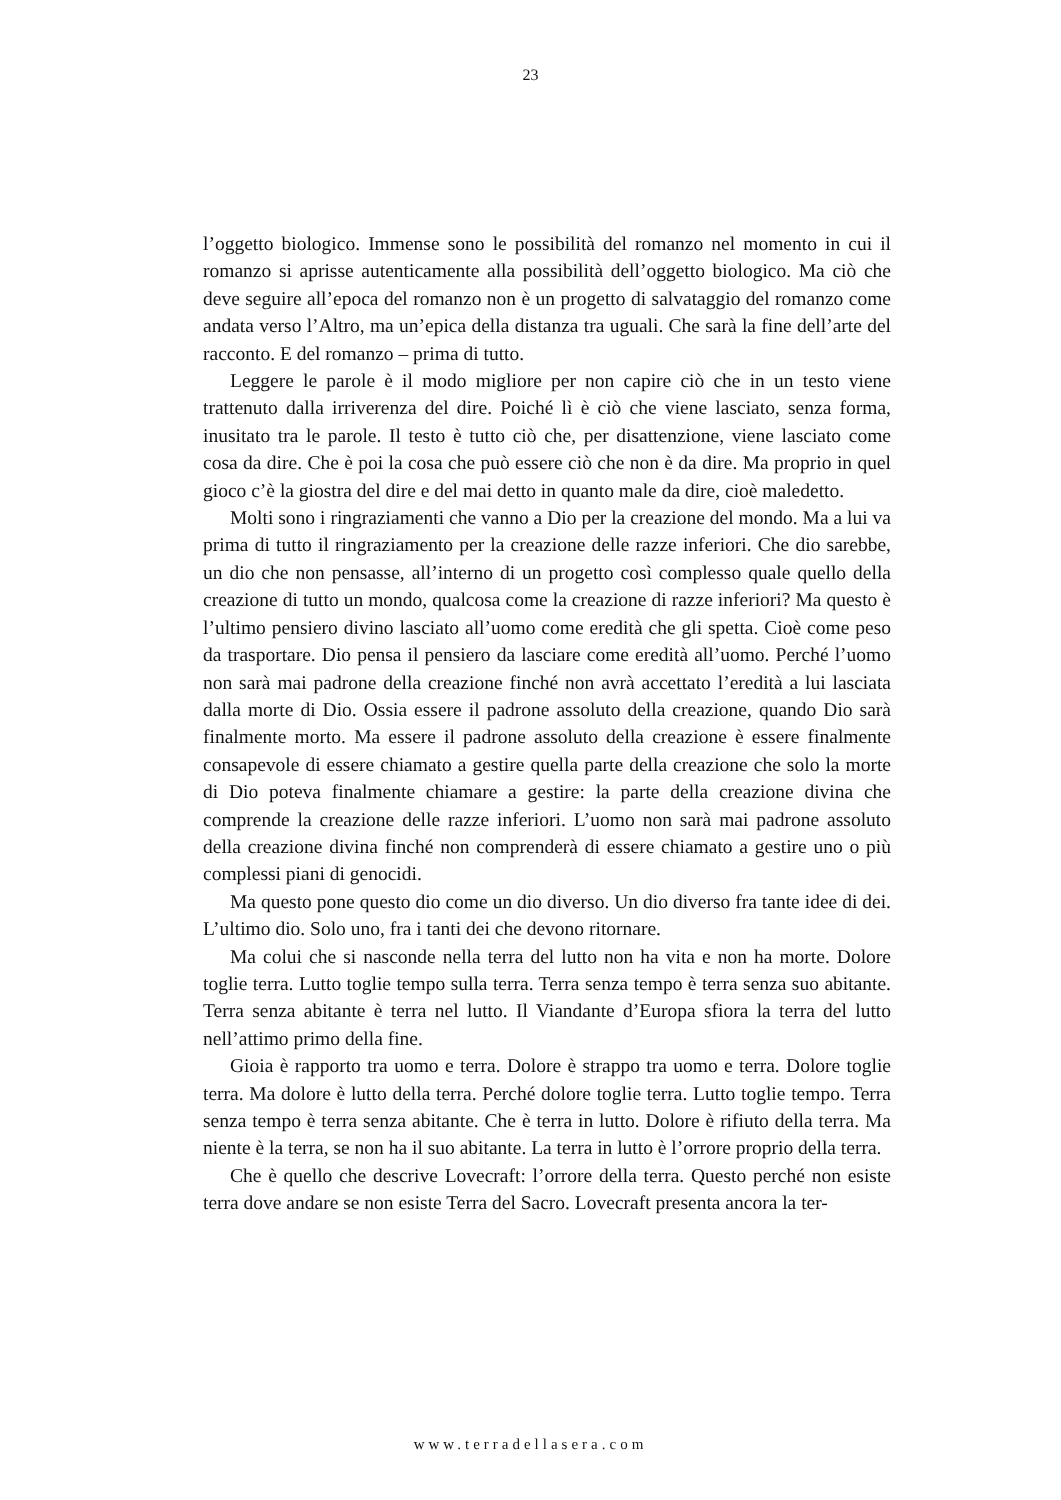23
l’oggetto biologico. Immense sono le possibilità del romanzo nel momento in cui il romanzo si aprisse autenticamente alla possibilità dell’oggetto biologico. Ma ciò che deve seguire all’epoca del romanzo non è un progetto di salvataggio del romanzo come andata verso l’Altro, ma un’epica della distanza tra uguali. Che sarà la fine dell’arte del racconto. E del romanzo – prima di tutto.
Leggere le parole è il modo migliore per non capire ciò che in un testo viene trattenuto dalla irriverenza del dire. Poiché lì è ciò che viene lasciato, senza forma, inusitato tra le parole. Il testo è tutto ciò che, per disattenzione, viene lasciato come cosa da dire. Che è poi la cosa che può essere ciò che non è da dire. Ma proprio in quel gioco c’è la giostra del dire e del mai detto in quanto male da dire, cioè maledetto.
Molti sono i ringraziamenti che vanno a Dio per la creazione del mondo. Ma a lui va prima di tutto il ringraziamento per la creazione delle razze inferiori. Che dio sarebbe, un dio che non pensasse, all’interno di un progetto così complesso quale quello della creazione di tutto un mondo, qualcosa come la creazione di razze inferiori? Ma questo è l’ultimo pensiero divino lasciato all’uomo come eredità che gli spetta. Cioè come peso da trasportare. Dio pensa il pensiero da lasciare come eredità all’uomo. Perché l’uomo non sarà mai padrone della creazione finché non avrà accettato l’eredità a lui lasciata dalla morte di Dio. Ossia essere il padrone assoluto della creazione, quando Dio sarà finalmente morto. Ma essere il padrone assoluto della creazione è essere finalmente consapevole di essere chiamato a gestire quella parte della creazione che solo la morte di Dio poteva finalmente chiamare a gestire: la parte della creazione divina che comprende la creazione delle razze inferiori. L’uomo non sarà mai padrone assoluto della creazione divina finché non comprenderà di essere chiamato a gestire uno o più complessi piani di genocidi.
Ma questo pone questo dio come un dio diverso. Un dio diverso fra tante idee di dei. L’ultimo dio. Solo uno, fra i tanti dei che devono ritornare.
Ma colui che si nasconde nella terra del lutto non ha vita e non ha morte. Dolore toglie terra. Lutto toglie tempo sulla terra. Terra senza tempo è terra senza suo abitante. Terra senza abitante è terra nel lutto. Il Viandante d’Europa sfiora la terra del lutto nell’attimo primo della fine.
Gioia è rapporto tra uomo e terra. Dolore è strappo tra uomo e terra. Dolore toglie terra. Ma dolore è lutto della terra. Perché dolore toglie terra. Lutto toglie tempo. Terra senza tempo è terra senza abitante. Che è terra in lutto. Dolore è rifiuto della terra. Ma niente è la terra, se non ha il suo abitante. La terra in lutto è l’orrore proprio della terra.
Che è quello che descrive Lovecraft: l’orrore della terra. Questo perché non esiste terra dove andare se non esiste Terra del Sacro. Lovecraft presenta ancora la ter-
www.terradellasera.com